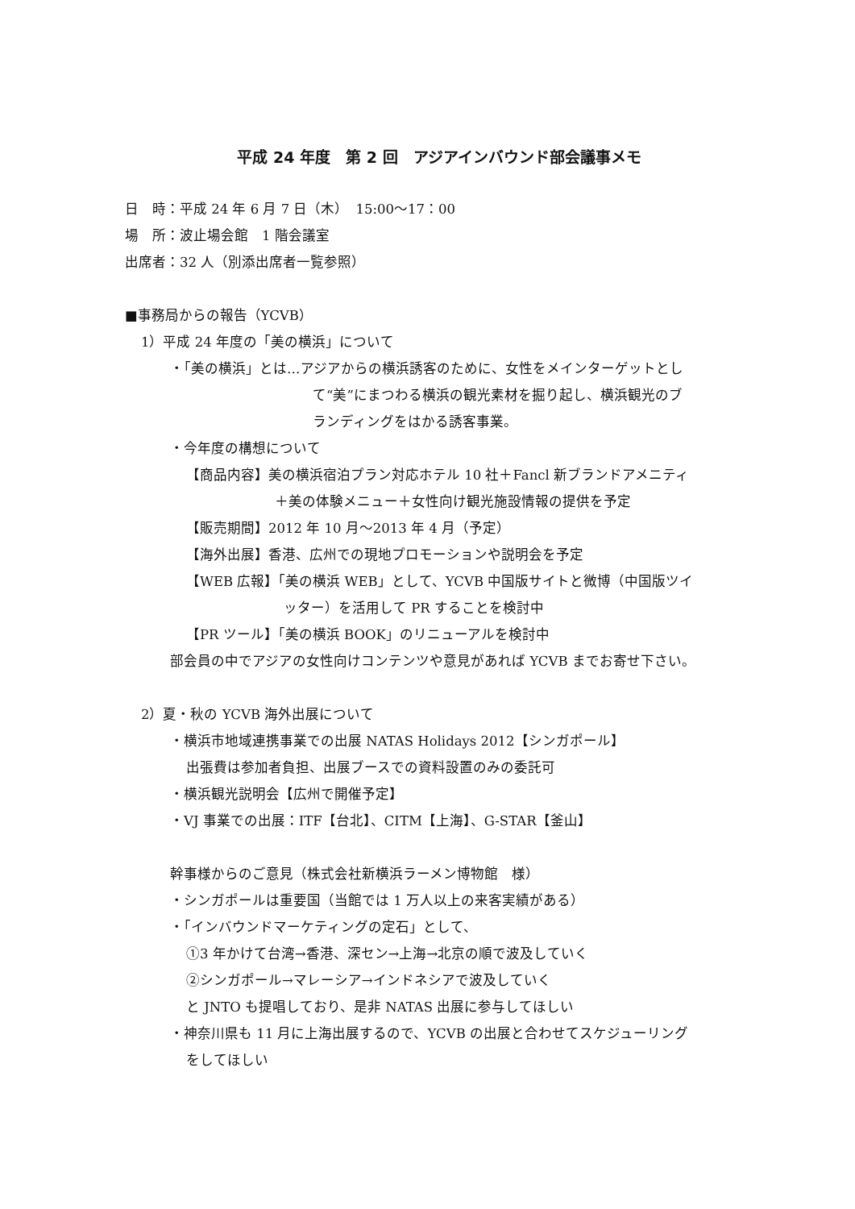平成 24 年度　第 2 回　アジアインバウンド部会議事メモ
日　時：平成 24 年 6 月 7 日（木）　15:00～17：00
場　所：波止場会館　1 階会議室
出席者：32 人（別添出席者一覧参照）
■事務局からの報告（YCVB）
1）平成 24 年度の「美の横浜」について
・「美の横浜」とは…アジアからの横浜誘客のために、女性をメインターゲットとし
て“美”にまつわる横浜の観光素材を掘り起し、横浜観光のブ
ランディングをはかる誘客事業。
・今年度の構想について
【商品内容】美の横浜宿泊プラン対応ホテル 10 社＋Fancl 新ブランドアメニティ
＋美の体験メニュー＋女性向け観光施設情報の提供を予定
【販売期間】2012 年 10 月～2013 年 4 月（予定）
【海外出展】香港、広州での現地プロモーションや説明会を予定
【WEB 広報】「美の横浜 WEB」として、YCVB 中国版サイトと微博（中国版ツイ
ッター）を活用して PR することを検討中
【PR ツール】「美の横浜 BOOK」のリニューアルを検討中
部会員の中でアジアの女性向けコンテンツや意見があれば YCVB までお寄せ下さい。
2）夏・秋の YCVB 海外出展について
・横浜市地域連携事業での出展 NATAS Holidays 2012【シンガポール】
出張費は参加者負担、出展ブースでの資料設置のみの委託可
・横浜観光説明会【広州で開催予定】
・VJ 事業での出展：ITF【台北】、CITM【上海】、G-STAR【釜山】
幹事様からのご意見（株式会社新横浜ラーメン博物館　様）
・シンガポールは重要国（当館では 1 万人以上の来客実績がある）
・「インバウンドマーケティングの定石」として、
①3 年かけて台湾→香港、深セン→上海→北京の順で波及していく
②シンガポール→マレーシア→インドネシアで波及していく
と JNTO も提唱しており、是非 NATAS 出展に参与してほしい
・神奈川県も 11 月に上海出展するので、YCVB の出展と合わせてスケジューリング
をしてほしい